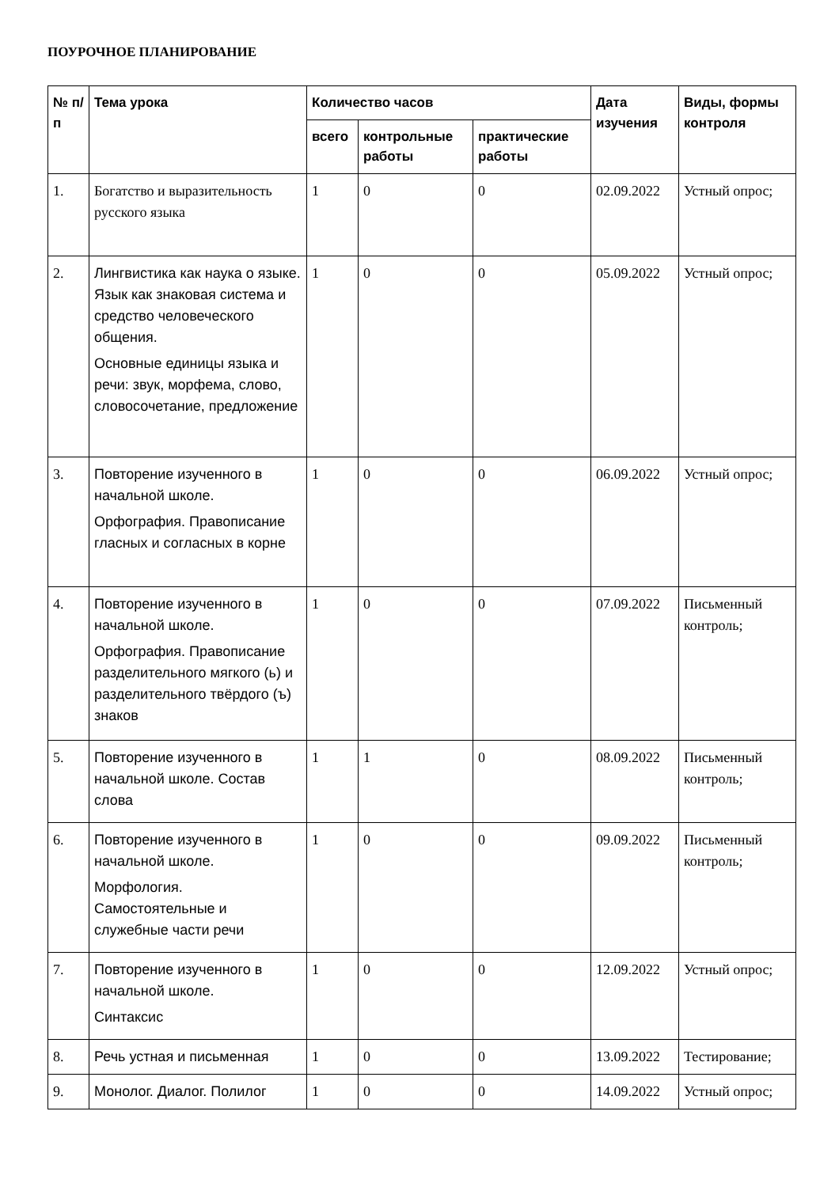ПОУРОЧНОЕ ПЛАНИРОВАНИЕ
| № п/п | Тема урока | Количество часов | | | Дата изучения | Виды, формы контроля |
| --- | --- | --- | --- | --- | --- | --- |
| | | всего | контрольные работы | практические работы | | |
| 1. | Богатство и выразительность русского языка | 1 | 0 | 0 | 02.09.2022 | Устный опрос; |
| 2. | Лингвистика как наука о языке. Язык как знаковая система и средство человеческого общения. Основные единицы языка и речи: звук, морфема, слово, словосочетание, предложение | 1 | 0 | 0 | 05.09.2022 | Устный опрос; |
| 3. | Повторение изученного в начальной школе. Орфография. Правописание гласных и согласных в корне | 1 | 0 | 0 | 06.09.2022 | Устный опрос; |
| 4. | Повторение изученного в начальной школе. Орфография. Правописание разделительного мягкого (ь) и разделительного твёрдого (ъ) знаков | 1 | 0 | 0 | 07.09.2022 | Письменный контроль; |
| 5. | Повторение изученного в начальной школе. Состав слова | 1 | 1 | 0 | 08.09.2022 | Письменный контроль; |
| 6. | Повторение изученного в начальной школе. Морфология. Самостоятельные и служебные части речи | 1 | 0 | 0 | 09.09.2022 | Письменный контроль; |
| 7. | Повторение изученного в начальной школе. Синтаксис | 1 | 0 | 0 | 12.09.2022 | Устный опрос; |
| 8. | Речь устная и письменная | 1 | 0 | 0 | 13.09.2022 | Тестирование; |
| 9. | Монолог. Диалог. Полилог | 1 | 0 | 0 | 14.09.2022 | Устный опрос; |